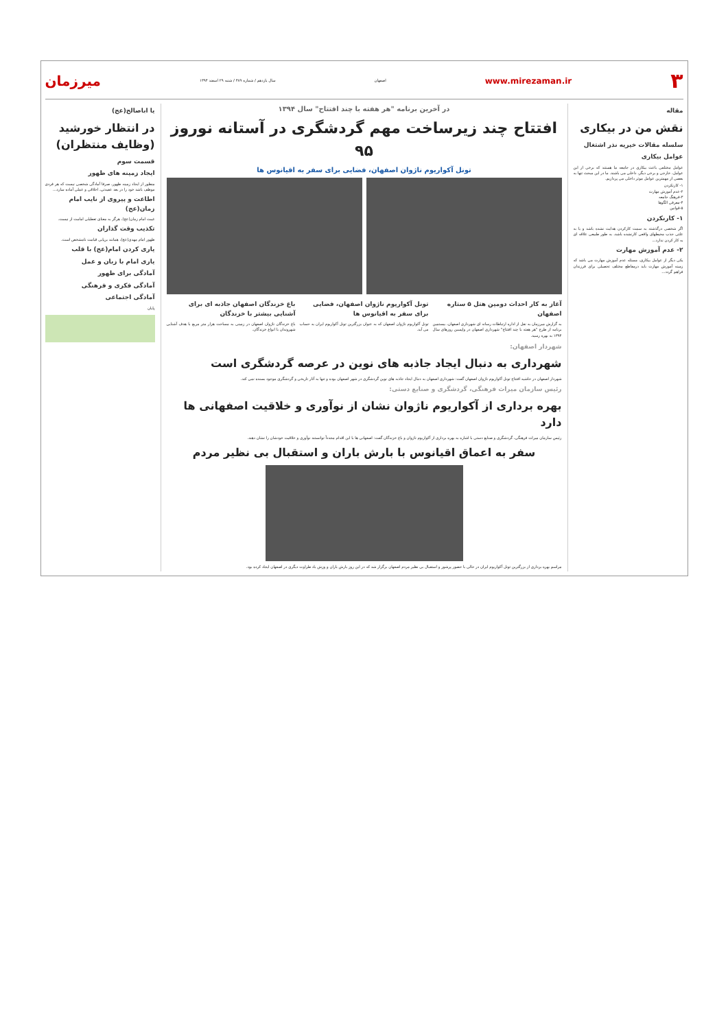۳ www.mirezaman.ir اصفهان سال یازدهم / شماره ۴۸۹ / شنبه ۲۹ اسفند ۱۳۹۴ میرزمان
مقاله
نقش من در بیکاری
سلسله مقالات خیریه نذر اشتغال
عوامل بیکاری
عوامل مختلفی باعث بیکاری در جامعه ما هستند که برخی از این عوامل، خارجی و برخی دیگر، داخلی می باشند. ما در این مبحث تنها به بعضی از مهمترین عوامل موثر داخلی می پردازیم.
۱- کارنکردن
۲-عدم آموزش مهارت
۳-فرهنگ جامعه
۴-معرفی الگوها
۵-قوانین
۱- کارنکردن
اگر شخصی درگذشته به سمت کارکردن هدایت نشده باشد و یا به علتی جذب محیطهای واقعی کارنشده باشد، به طور طبیعی علاقه ای به کار کردن ندارد...
۲- عدم آموزش مهارت
یکی دیگر از عوامل بیکاری، مسئله عدم آموزش مهارت می باشد که زمینه آموزش مهارت باید درمقاطع مختلف تحصیلی برای فرزندان فراهم گردد...
در آخرین برنامه "هر هفته با چند افتتاح" سال ۱۳۹۴
افتتاح چند زیرساخت مهم گردشگری در آستانه نوروز ۹۵
تونل آکواریوم ناژوان اصفهان، فضایی برای سفر به اقیانوس ها
آغاز به کار احداث دومین هتل ۵ ستاره اصفهان
به گزارش میرزمان به نقل از اداره ارتباطات رسانه ای شهرداری اصفهان، بیستمین برنامه از طرح "هر هفته با چند افتتاح" شهرداری اصفهان در واپسین روزهای سال ۱۳۹۴ به بهره رسید.
تونل آکواریوم ناژوان اصفهان، فضایی برای سفر به اقیانوس ها
تونل آکواریوم ناژوان اصفهان که به عنوان بزرگترین تونل آکواریوم ایران به حساب می آید.
باغ خزندگان اصفهان جاذبه ای برای آشنایی بیشتر با خزندگان
باغ خزندگان ناژوان اصفهان در زمینی به مساحت هزار متر مربع با هدف آشنایی شهروندان با انواع خزندگان.
شهردار اصفهان:
شهرداری به دنبال ایجاد جاذبه های نوین در عرصه گردشگری است
شهردار اصفهان در حاشیه افتتاح تونل آکواریوم ناژوان اصفهان گفت: شهرداری اصفهان به دنبال ایجاد جاذبه های نوین گردشگری در شهر اصفهان بوده و تنها به آثار تاریخی و گردشگری موجود بسنده نمی کند.
رئیس سازمان میراث فرهنگی، گردشگری و صنایع دستی:
بهره برداری از آکواریوم ناژوان نشان از نوآوری و خلاقیت اصفهانی ها دارد
رئیس سازمان میراث فرهنگی، گردشگری و صنایع دستی با اشاره به بهره برداری از آکواریوم ناژوان و باغ خزندگان گفت: اصفهانی ها با این اقدام مجدداً توانستند نوآوری و خلاقیت خودشان را نشان دهند.
سفر به اعماق اقیانوس با بارش باران و استقبال بی نظیر مردم
مراسم بهره برداری از بزرگترین تونل آکواریوم ایران در حالی با حضور پرشور و استقبال بی نظیر مردم اصفهان برگزار شد که در این روز بارش باران و وزش باد طراوت دیگری در اصفهان ایجاد کرده بود.
یا اباصالح(عج)
در انتظار خورشید (وظایف منتظران)
قسمت سوم
ایجاد زمینه های ظهور
منظور از ایجاد زمینه ظهور، صرفا آمادگی شخصی نیست که هر فردی موظف باشد خود را در بعد عقیدتی، اخلاقی و عملی آماده سازد...
اطاعت و پیروی از نایب امام زمان(عج)
غیبت امام زمان(عج)، هرگز به معنای تعطیلی امامت از نیست.
تکذیب وقت گذاران
ظهور امام مهدی(عج)، همانند برپایی قیامت نامشخص است.
یاری کردن امام(عج) با قلب
یاری امام با زبان و عمل
آمادگی برای ظهور
آمادگی فکری و فرهنگی
آمادگی اجتماعی
پایان